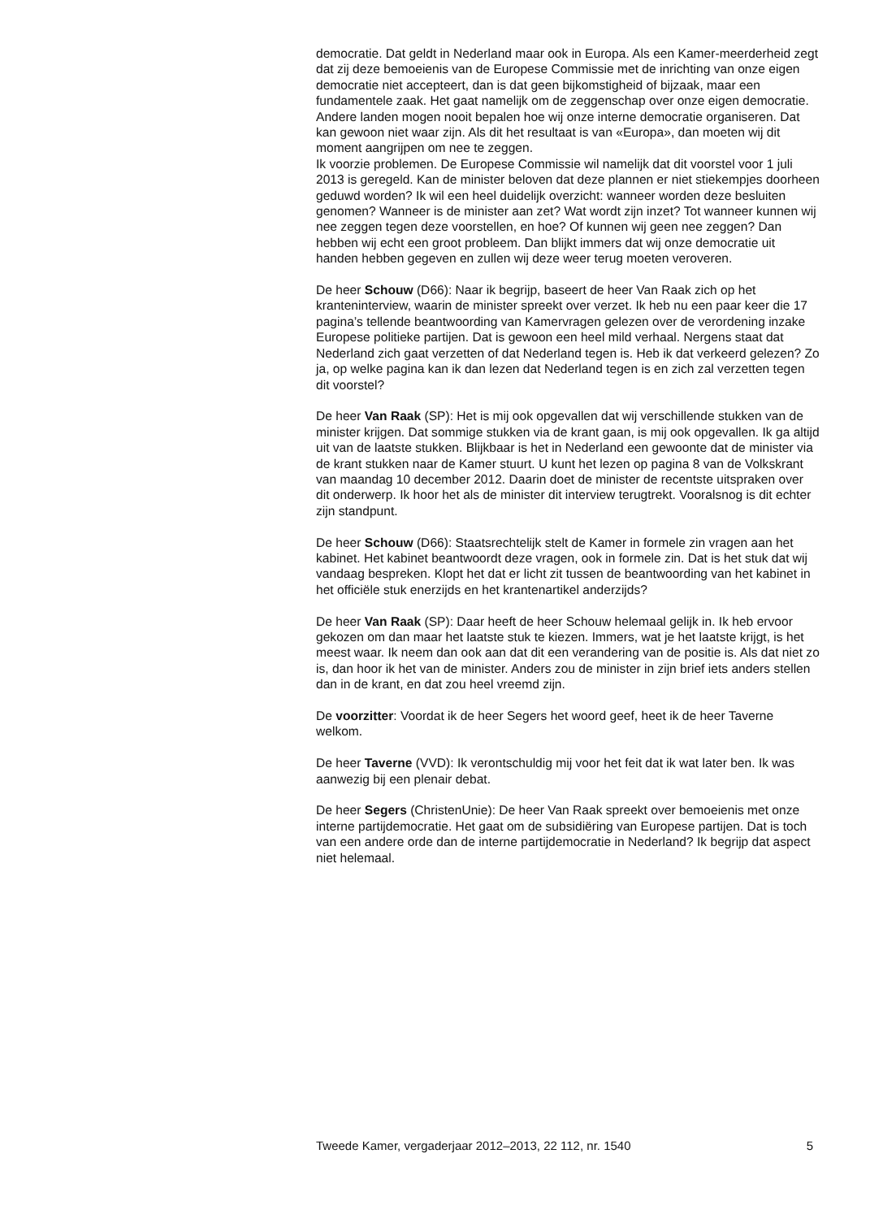democratie. Dat geldt in Nederland maar ook in Europa. Als een Kamer-meerderheid zegt dat zij deze bemoeienis van de Europese Commissie met de inrichting van onze eigen democratie niet accepteert, dan is dat geen bijkomstigheid of bijzaak, maar een fundamentele zaak. Het gaat namelijk om de zeggenschap over onze eigen democratie. Andere landen mogen nooit bepalen hoe wij onze interne democratie organiseren. Dat kan gewoon niet waar zijn. Als dit het resultaat is van «Europa», dan moeten wij dit moment aangrijpen om nee te zeggen.
Ik voorzie problemen. De Europese Commissie wil namelijk dat dit voorstel voor 1 juli 2013 is geregeld. Kan de minister beloven dat deze plannen er niet stiekempjes doorheen geduwd worden? Ik wil een heel duidelijk overzicht: wanneer worden deze besluiten genomen? Wanneer is de minister aan zet? Wat wordt zijn inzet? Tot wanneer kunnen wij nee zeggen tegen deze voorstellen, en hoe? Of kunnen wij geen nee zeggen? Dan hebben wij echt een groot probleem. Dan blijkt immers dat wij onze democratie uit handen hebben gegeven en zullen wij deze weer terug moeten veroveren.
De heer Schouw (D66): Naar ik begrijp, baseert de heer Van Raak zich op het kranteninterview, waarin de minister spreekt over verzet. Ik heb nu een paar keer die 17 pagina’s tellende beantwoording van Kamervragen gelezen over de verordening inzake Europese politieke partijen. Dat is gewoon een heel mild verhaal. Nergens staat dat Nederland zich gaat verzetten of dat Nederland tegen is. Heb ik dat verkeerd gelezen? Zo ja, op welke pagina kan ik dan lezen dat Nederland tegen is en zich zal verzetten tegen dit voorstel?
De heer Van Raak (SP): Het is mij ook opgevallen dat wij verschillende stukken van de minister krijgen. Dat sommige stukken via de krant gaan, is mij ook opgevallen. Ik ga altijd uit van de laatste stukken. Blijkbaar is het in Nederland een gewoonte dat de minister via de krant stukken naar de Kamer stuurt. U kunt het lezen op pagina 8 van de Volkskrant van maandag 10 december 2012. Daarin doet de minister de recentste uitspraken over dit onderwerp. Ik hoor het als de minister dit interview terugtrekt. Vooralsnog is dit echter zijn standpunt.
De heer Schouw (D66): Staatsrechtelijk stelt de Kamer in formele zin vragen aan het kabinet. Het kabinet beantwoordt deze vragen, ook in formele zin. Dat is het stuk dat wij vandaag bespreken. Klopt het dat er licht zit tussen de beantwoording van het kabinet in het officiële stuk enerzijds en het krantenartikel anderzijds?
De heer Van Raak (SP): Daar heeft de heer Schouw helemaal gelijk in. Ik heb ervoor gekozen om dan maar het laatste stuk te kiezen. Immers, wat je het laatste krijgt, is het meest waar. Ik neem dan ook aan dat dit een verandering van de positie is. Als dat niet zo is, dan hoor ik het van de minister. Anders zou de minister in zijn brief iets anders stellen dan in de krant, en dat zou heel vreemd zijn.
De voorzitter: Voordat ik de heer Segers het woord geef, heet ik de heer Taverne welkom.
De heer Taverne (VVD): Ik verontschuldig mij voor het feit dat ik wat later ben. Ik was aanwezig bij een plenair debat.
De heer Segers (ChristenUnie): De heer Van Raak spreekt over bemoeienis met onze interne partijdemocratie. Het gaat om de subsidiëring van Europese partijen. Dat is toch van een andere orde dan de interne partijdemocratie in Nederland? Ik begrijp dat aspect niet helemaal.
Tweede Kamer, vergaderjaar 2012–2013, 22 112, nr. 1540 5